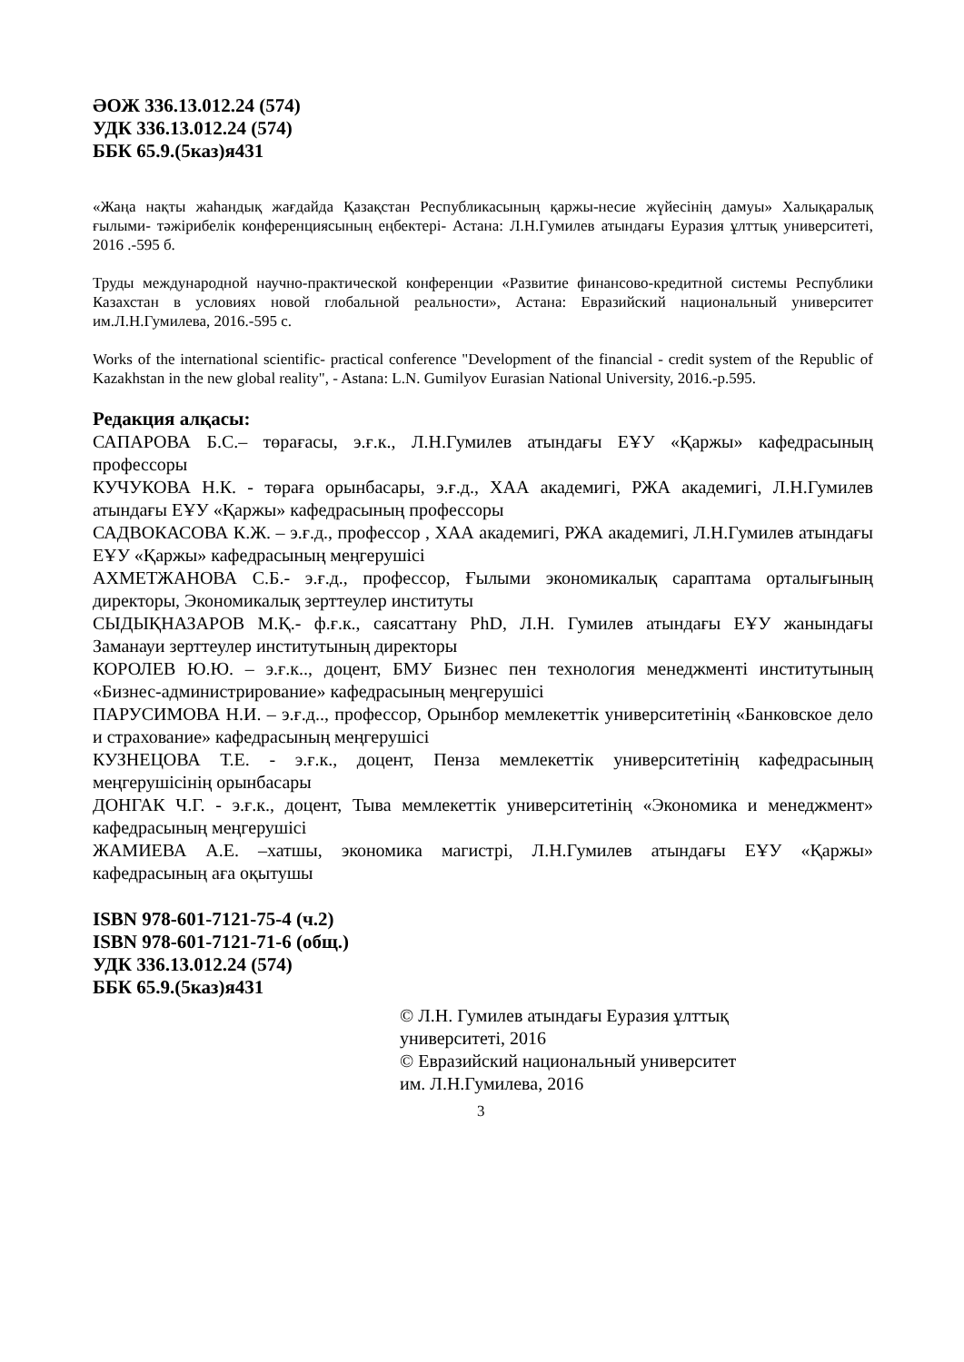ӘОЖ 336.13.012.24 (574)
УДК 336.13.012.24 (574)
ББК 65.9.(5каз)я431
«Жаңа нақты жаһандық жағдайда Қазақстан Республикасының қаржы-несие жүйесінің дамуы» Халықаралық ғылыми- тәжірибелік конференциясының еңбектері- Астана: Л.Н.Гумилев атындағы Еуразия ұлттық университеті, 2016 .-595 б.
Труды международной научно-практической конференции «Развитие финансово-кредитной системы Республики Казахстан в условиях новой глобальной реальности», Астана: Евразийский национальный университет им.Л.Н.Гумилева, 2016.-595 с.
Works of the international scientific- practical conference "Development of the financial - credit system of the Republic of Kazakhstan in the new global reality", - Astana: L.N. Gumilyov Eurasian National University, 2016.-p.595.
Редакция алқасы:
САПАРОВА Б.С.– төрағасы, э.ғ.к., Л.Н.Гумилев атындағы ЕҰУ «Қаржы» кафедрасының профессоры
КУЧУКОВА Н.К. - төраға орынбасары, э.ғ.д., ХАА академигі, РЖА академигі, Л.Н.Гумилев атындағы ЕҰУ «Қаржы» кафедрасының профессоры
САДВОКАСОВА К.Ж. – э.ғ.д., профессор , ХАА академигі, РЖА академигі, Л.Н.Гумилев атындағы ЕҰУ «Қаржы» кафедрасының меңгерушісі
АХМЕТЖАНОВА С.Б.- э.ғ.д., профессор, Ғылыми экономикалық сараптама орталығының директоры, Экономикалық зерттеулер институты
СЫДЫҚНАЗАРОВ М.Қ.- ф.ғ.к., саясаттану PhD, Л.Н. Гумилев атындағы ЕҰУ жанындағы Заманауи зерттеулер институтының директоры
КОРОЛЕВ Ю.Ю. – э.ғ.к.., доцент, БМУ Бизнес пен технология менеджменті институтының «Бизнес-администрирование» кафедрасының меңгерушісі
ПАРУСИМОВА Н.И. – э.ғ.д.., профессор, Орынбор мемлекеттік университетінің «Банковское дело и страхование» кафедрасының меңгерушісі
КУЗНЕЦОВА Т.Е. - э.ғ.к., доцент, Пенза мемлекеттік университетінің кафедрасының меңгерушісінің орынбасары
ДОНГАК Ч.Г. - э.ғ.к., доцент, Тыва мемлекеттік университетінің «Экономика и менеджмент» кафедрасының меңгерушісі
ЖАМИЕВА А.Е. –хатшы, экономика магистрі, Л.Н.Гумилев атындағы ЕҰУ «Қаржы» кафедрасының аға оқытушы
ISBN 978-601-7121-75-4 (ч.2)
ISBN 978-601-7121-71-6 (общ.)
УДК 336.13.012.24 (574)
ББК 65.9.(5каз)я431
© Л.Н. Гумилев атындағы Еуразия ұлттық
университеті, 2016
© Евразийский национальный университет
им. Л.Н.Гумилева, 2016
3